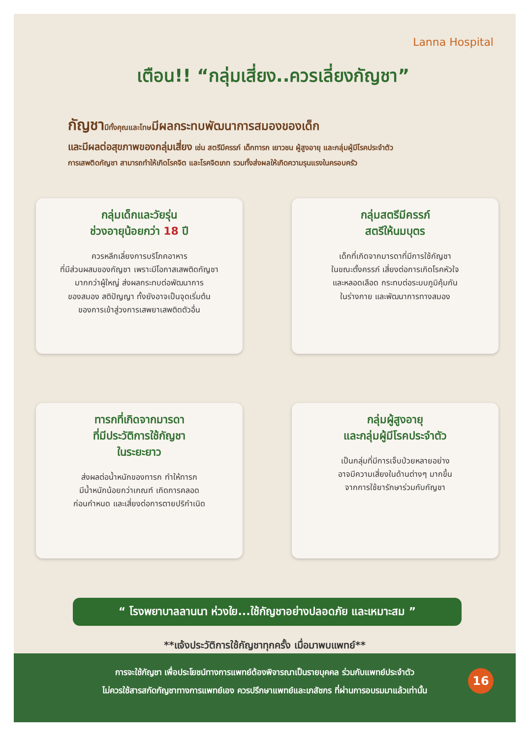Lanna Hospital
เตือน!! “กลุ่มเสี่ยง..ควรเลี่ยงกัญชา”
กัญชามีทั้งคุณและโทษมีผลกระทบพัฒนาการสมองของเด็ก
และมีผลต่อสุขภาพของกลุ่มเสี่ยง เช่น สตรีมีครรภ์ เด็กทารก เยาวชน ผู้สูงอายุ และกลุ่มผู้มีโรคประจำตัว
การเสพติดกัญชา สามารถทำให้เกิดโรคจิต และโรคจิตเภท รวมทั้งส่งผลให้เกิดความรุนแรงในครอบครัว
กลุ่มเด็กและวัยรุ่น
ช่วงอายุน้อยกว่า 18 ปี
ควรหลีกเลี่ยงการบริโภคอาหาร
ที่มีส่วนผสมของกัญชา เพราะมีโอกาสเสพติดกัญชา
มากกว่าผู้ใหญ่ ส่งผลกระทบต่อพัฒนาการ
ของสมอง สติปัญญา ทั้งยังอาจเป็นจุดเริ่มต้น
ของการเข้าสู่วงการเสพยาเสพติดตัวอื่น
กลุ่มสตรีมีครรภ์
สตรีให้นมบุตร
เด็กที่เกิดจากมารดาที่มีการใช้กัญชา
ในขณะตั้งครรภ์ เสี่ยงต่อการเกิดโรคหัวใจ
และหลอดเลือด กระทบต่อระบบภูมิคุ้มกัน
ในร่างกาย และพัฒนาการทางสมอง
ทารกที่เกิดจากมารดา
ที่มีประวัติการใช้กัญชา
ในระยะยาว
ส่งผลต่อน้ำหนักของทารก ทำให้ทารก
มีน้ำหนักน้อยกว่าเกณฑ์ เกิดการคลอด
ก่อนกำหนด และเสี่ยงต่อการตายปริกำเนิด
กลุ่มผู้สูงอายุ
และกลุ่มผู้มีโรคประจำตัว
เป็นกลุ่มที่มีการเจ็บป่วยหลายอย่าง
อาจมีความเสี่ยงในด้านต่างๆ มากขึ้น
จากการใช้ยารักษาร่วมกับกัญชา
“ โรงพยาบาลลานนา ห่วงใย...ใช้กัญชาอย่างปลอดภัย และเหมาะสม ”
**แจ้งประวัติการใช้กัญชาทุกครั้ง เมื่อมาพบแพทย์**
การจะใช้กัญชา เพื่อประโยชน์ทางการแพทย์ต้องพิจารณาเป็นรายบุคคล ร่วมกับแพทย์ประจำตัว
ไม่ควรใช้สารสกัดกัญชาทางการแพทย์เอง ควรปรึกษาแพทย์และเภสัชกร ที่ผ่านการอบรมมาแล้วเท่านั้น
16